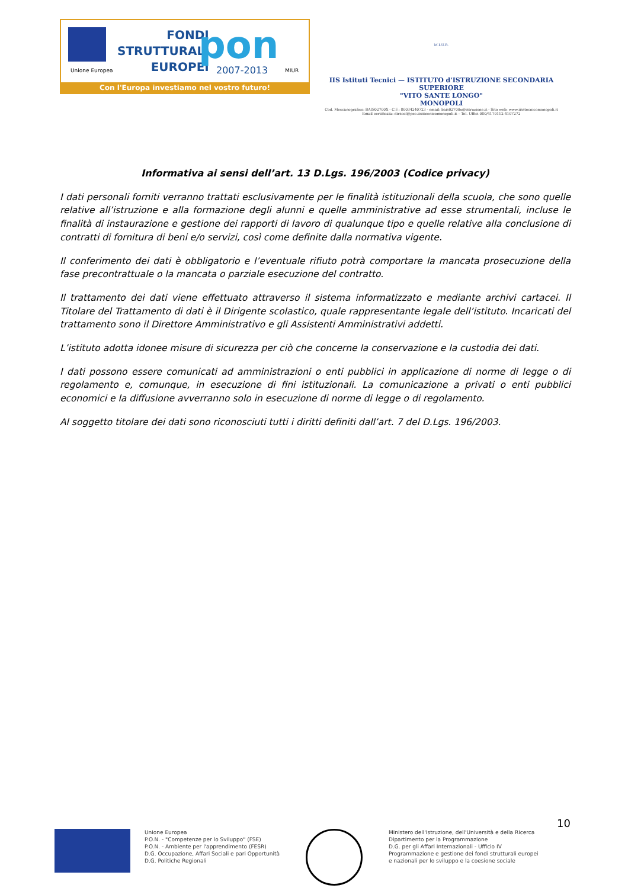Unione Europea
FONDI
STRUTTURALI
EUROPEI
pon
2007-2013 MIUR
Con l'Europa investiamo nel vostro futuro!
M.I.U.R.
IIS Istituti Tecnici — ISTITUTO d'ISTRUZIONE SECONDARIA SUPERIORE
"VITO SANTE LONGO"
MONOPOLI
Cod. Meccanografico: BAIS02700X - C.F.: 80034240723 - email: bais02700x@istruzione.it - Sito web: www.iisstecnicomonopoli.it
Email certificata: dirscol@pec.iisstecnicomonopoli.it – Tel. Uffici 080/4170112-4107272
Informativa ai sensi dell’art. 13 D.Lgs. 196/2003 (Codice privacy)
I dati personali forniti verranno trattati esclusivamente per le finalità istituzionali della scuola, che sono quelle relative all’istruzione e alla formazione degli alunni e quelle amministrative ad esse strumentali, incluse le finalità di instaurazione e gestione dei rapporti di lavoro di qualunque tipo e quelle relative alla conclusione di contratti di fornitura di beni e/o servizi, così come definite dalla normativa vigente.
Il conferimento dei dati è obbligatorio e l’eventuale rifiuto potrà comportare la mancata prosecuzione della fase precontrattuale o la mancata o parziale esecuzione del contratto.
Il trattamento dei dati viene effettuato attraverso il sistema informatizzato e mediante archivi cartacei. Il Titolare del Trattamento di dati è il Dirigente scolastico, quale rappresentante legale dell’istituto. Incaricati del trattamento sono il Direttore Amministrativo e gli Assistenti Amministrativi addetti.
L’istituto adotta idonee misure di sicurezza per ciò che concerne la conservazione e la custodia dei dati.
I dati possono essere comunicati ad amministrazioni o enti pubblici in applicazione di norme di legge o di regolamento e, comunque, in esecuzione di fini istituzionali. La comunicazione a privati o enti pubblici economici e la diffusione avverranno solo in esecuzione di norme di legge o di regolamento.
Al soggetto titolare dei dati sono riconosciuti tutti i diritti definiti dall’art. 7 del D.Lgs. 196/2003.
10
Unione Europea
P.O.N. - "Competenze per lo Sviluppo" (FSE)
P.O.N. - Ambiente per l'apprendimento (FESR)
D.G. Occupazione, Affari Sociali e pari Opportunità
D.G. Politiche Regionali
Ministero dell'Istruzione, dell'Università e della Ricerca
Dipartimento per la Programmazione
D.G. per gli Affari Internazionali - Ufficio IV
Programmazione e gestione dei fondi strutturali europei
e nazionali per lo sviluppo e la coesione sociale